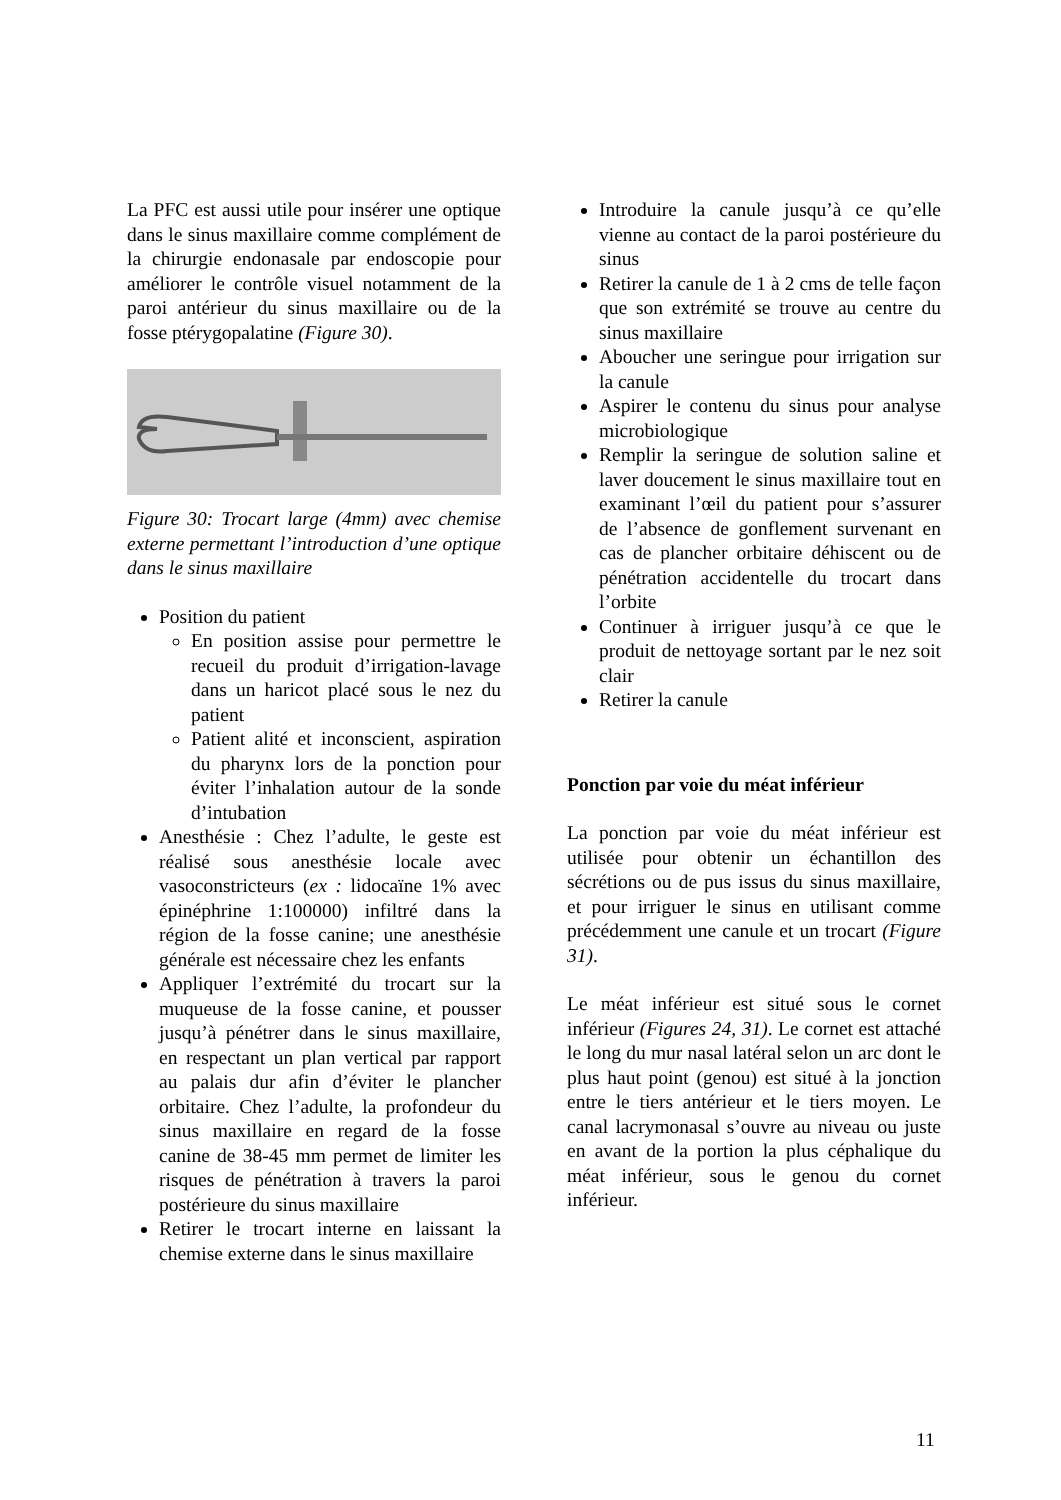La PFC est aussi utile pour insérer une optique dans le sinus maxillaire comme complément de la chirurgie endonasale par endoscopie pour améliorer le contrôle visuel notamment de la paroi antérieur du sinus maxillaire ou de la fosse ptérygopalatine (Figure 30).
Figure 30: Trocart large (4mm) avec chemise externe permettant l’introduction d’une optique dans le sinus maxillaire
Position du patient
En position assise pour permettre le recueil du produit d’irrigation-lavage dans un haricot placé sous le nez du patient
Patient alité et inconscient, aspiration du pharynx lors de la ponction pour éviter l’inhalation autour de la sonde d’intubation
Anesthésie : Chez l’adulte, le geste est réalisé sous anesthésie locale avec vasoconstricteurs (ex : lidocaïne 1% avec épinéphrine 1:100000) infiltré dans la région de la fosse canine; une anesthésie générale est nécessaire chez les enfants
Appliquer l’extrémité du trocart sur la muqueuse de la fosse canine, et pousser jusqu’à pénétrer dans le sinus maxillaire, en respectant un plan vertical par rapport au palais dur afin d’éviter le plancher orbitaire. Chez l’adulte, la profondeur du sinus maxillaire en regard de la fosse canine de 38-45 mm permet de limiter les risques de pénétration à travers la paroi postérieure du sinus maxillaire
Retirer le trocart interne en laissant la chemise externe dans le sinus maxillaire
Introduire la canule jusqu’à ce qu’elle vienne au contact de la paroi postérieure du sinus
Retirer la canule de 1 à 2 cms de telle façon que son extrémité se trouve au centre du sinus maxillaire
Aboucher une seringue pour irrigation sur la canule
Aspirer le contenu du sinus pour analyse microbiologique
Remplir la seringue de solution saline et laver doucement le sinus maxillaire tout en examinant l’œil du patient pour s’assurer de l’absence de gonflement survenant en cas de plancher orbitaire déhiscent ou de pénétration accidentelle du trocart dans l’orbite
Continuer à irriguer jusqu’à ce que le produit de nettoyage sortant par le nez soit clair
Retirer la canule
Ponction par voie du méat inférieur
La ponction par voie du méat inférieur est utilisée pour obtenir un échantillon des sécrétions ou de pus issus du sinus maxillaire, et pour irriguer le sinus en utilisant comme précédemment une canule et un trocart (Figure 31).
Le méat inférieur est situé sous le cornet inférieur (Figures 24, 31). Le cornet est attaché le long du mur nasal latéral selon un arc dont le plus haut point (genou) est situé à la jonction entre le tiers antérieur et le tiers moyen. Le canal lacrymonasal s’ouvre au niveau ou juste en avant de la portion la plus céphalique du méat inférieur, sous le genou du cornet inférieur.
11